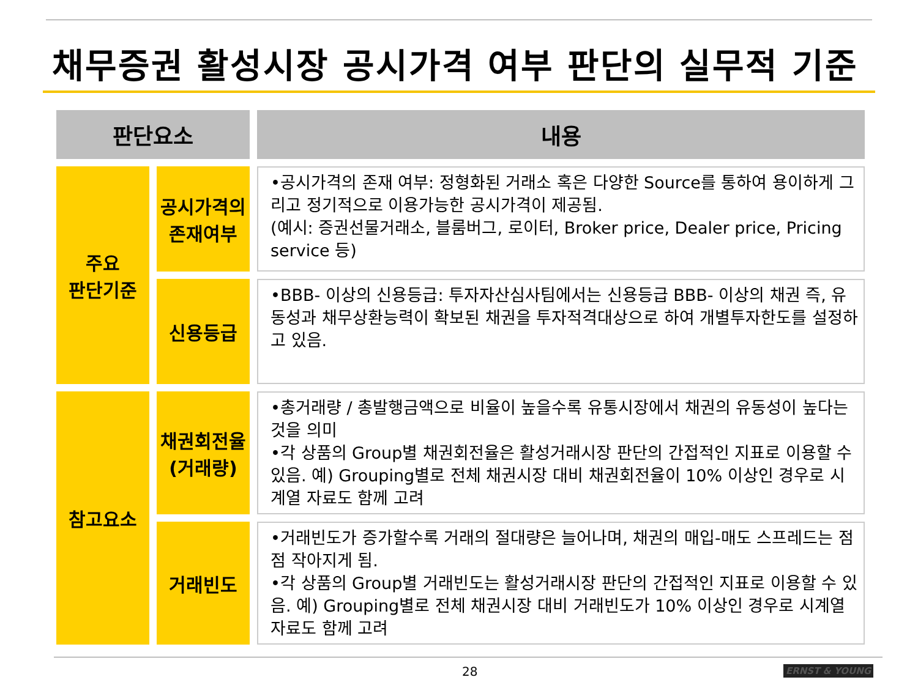채무증권 활성시장 공시가격 여부 판단의 실무적 기준
| 판단요소 | | 내용 |
| --- | --- | --- |
| 주요 판단기준 | 공시가격의 존재여부 | •공시가격의 존재 여부: 정형화된 거래소 혹은 다양한 Source를 통하여 용이하게 그리고 정기적으로 이용가능한 공시가격이 제공됨. (예시: 증권선물거래소, 블룸버그, 로이터, Broker price, Dealer price, Pricing service 등) |
| | 신용등급 | •BBB- 이상의 신용등급: 투자자산심사팀에서는 신용등급 BBB- 이상의 채권 즉, 유동성과 채무상환능력이 확보된 채권을 투자적격대상으로 하여 개별투자한도를 설정하고 있음. |
| 참고요소 | 채권회전율 (거래량) | •총거래량 / 총발행금액으로 비율이 높을수록 유통시장에서 채권의 유동성이 높다는 것을 의미 •각 상품의 Group별 채권회전율은 활성거래시장 판단의 간접적인 지표로 이용할 수 있음. 예) Grouping별로 전체 채권시장 대비 채권회전율이 10% 이상인 경우로 시계열 자료도 함께 고려 |
| | 거래빈도 | •거래빈도가 증가할수록 거래의 절대량은 늘어나며, 채권의 매입-매도 스프레드는 점점 작아지게 됨. •각 상품의 Group별 거래빈도는 활성거래시장 판단의 간접적인 지표로 이용할 수 있음. 예) Grouping별로 전체 채권시장 대비 거래빈도가 10% 이상인 경우로 시계열 자료도 함께 고려 |
28 ERNST & YOUNG